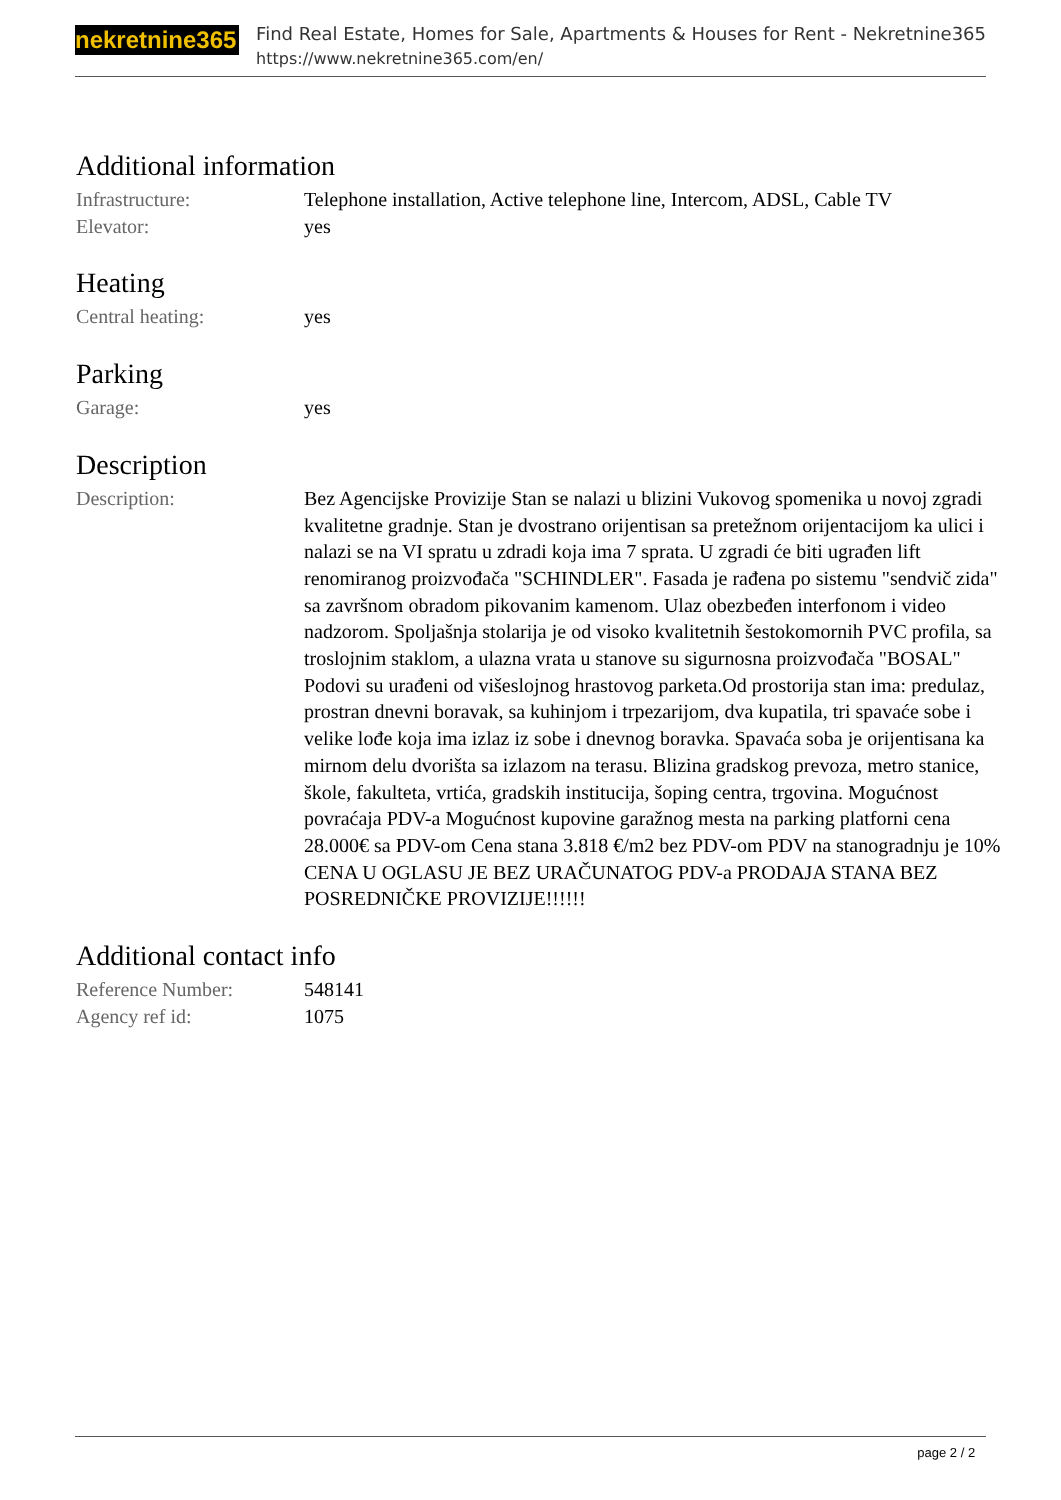nekretnine365
Find Real Estate, Homes for Sale, Apartments & Houses for Rent - Nekretnine365
https://www.nekretnine365.com/en/
Additional information
| Infrastructure: | Telephone installation, Active telephone line, Intercom, ADSL, Cable TV |
| Elevator: | yes |
Heating
| Central heating: | yes |
Parking
| Garage: | yes |
Description
| Description: | Bez Agencijske Provizije Stan se nalazi u blizini Vukovog spomenika u novoj zgradi kvalitetne gradnje. Stan je dvostrano orijentisan sa pretežnom orijentacijom ka ulici i nalazi se na VI spratu u zdradi koja ima 7 sprata. U zgradi će biti ugrađen lift renomiranog proizvođača "SCHINDLER". Fasada je rađena po sistemu "sendvič zida" sa završnom obradom pikovanim kamenom. Ulaz obezbeđen interfonom i video nadzorom. Spoljašnja stolarija je od visoko kvalitetnih šestokomornih PVC profila, sa troslojnim staklom, a ulazna vrata u stanove su sigurnosna proizvođača "BOSAL" Podovi su urađeni od višeslojnog hrastovog parketa.Od prostorija stan ima: predulaz, prostran dnevni boravak, sa kuhinjom i trpezarijom, dva kupatila, tri spavaće sobe i velike lođe koja ima izlaz iz sobe i dnevnog boravka. Spavaća soba je orijentisana ka mirnom delu dvorišta sa izlazom na terasu. Blizina gradskog prevoza, metro stanice, škole, fakulteta, vrtića, gradskih institucija, šoping centra, trgovina. Mogućnost povraćaja PDV-a Mogućnost kupovine garažnog mesta na parking platforni cena 28.000€ sa PDV-om Cena stana 3.818 €/m2 bez PDV-om PDV na stanogradnju je 10% CENA U OGLASU JE BEZ URAČUNATOG PDV-a PRODAJA STANA BEZ POSREDNIČKE PROVIZIJE!!!!!! |
Additional contact info
| Reference Number: | 548141 |
| Agency ref id: | 1075 |
page 2 / 2